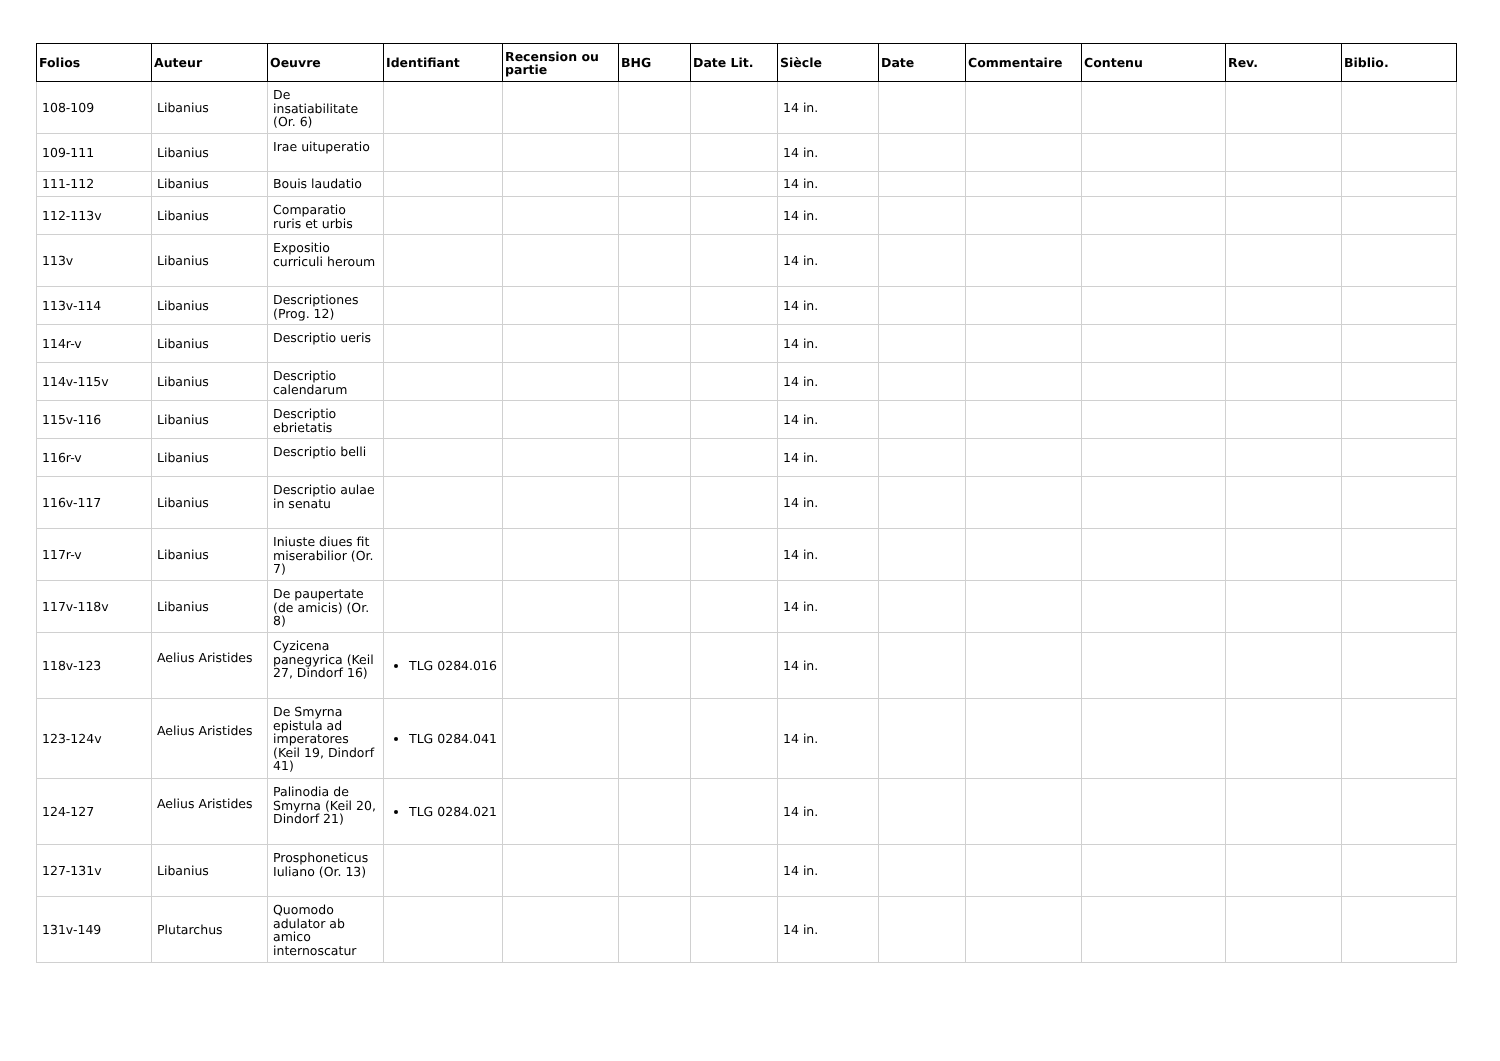| Folios | Auteur | Oeuvre | Identifiant | Recension ou partie | BHG | Date Lit. | Siècle | Date | Commentaire | Contenu | Rev. | Biblio. |
| --- | --- | --- | --- | --- | --- | --- | --- | --- | --- | --- | --- | --- |
| 108-109 | Libanius | De insatiabilitate (Or. 6) | | | | | 14 in. | | | | | |
| 109-111 | Libanius | Irae uituperatio | | | | | 14 in. | | | | | |
| 111-112 | Libanius | Bouis laudatio | | | | | 14 in. | | | | | |
| 112-113v | Libanius | Comparatio ruris et urbis | | | | | 14 in. | | | | | |
| 113v | Libanius | Expositio curriculi heroum | | | | | 14 in. | | | | | |
| 113v-114 | Libanius | Descriptiones (Prog. 12) | | | | | 14 in. | | | | | |
| 114r-v | Libanius | Descriptio ueris | | | | | 14 in. | | | | | |
| 114v-115v | Libanius | Descriptio calendarum | | | | | 14 in. | | | | | |
| 115v-116 | Libanius | Descriptio ebrietatis | | | | | 14 in. | | | | | |
| 116r-v | Libanius | Descriptio belli | | | | | 14 in. | | | | | |
| 116v-117 | Libanius | Descriptio aulae in senatu | | | | | 14 in. | | | | | |
| 117r-v | Libanius | Iniuste diues fit miserabilior (Or. 7) | | | | | 14 in. | | | | | |
| 117v-118v | Libanius | De paupertate (de amicis) (Or. 8) | | | | | 14 in. | | | | | |
| 118v-123 | Aelius Aristides | Cyzicena panegyrica (Keil 27, Dindorf 16) | TLG 0284.016 | | | | 14 in. | | | | | |
| 123-124v | Aelius Aristides | De Smyrna epistula ad imperatores (Keil 19, Dindorf 41) | TLG 0284.041 | | | | 14 in. | | | | | |
| 124-127 | Aelius Aristides | Palinodia de Smyrna (Keil 20, Dindorf 21) | TLG 0284.021 | | | | 14 in. | | | | | |
| 127-131v | Libanius | Prosphoneticus Iuliano (Or. 13) | | | | | 14 in. | | | | | |
| 131v-149 | Plutarchus | Quomodo adulator ab amico internoscatur | | | | | 14 in. | | | | | |